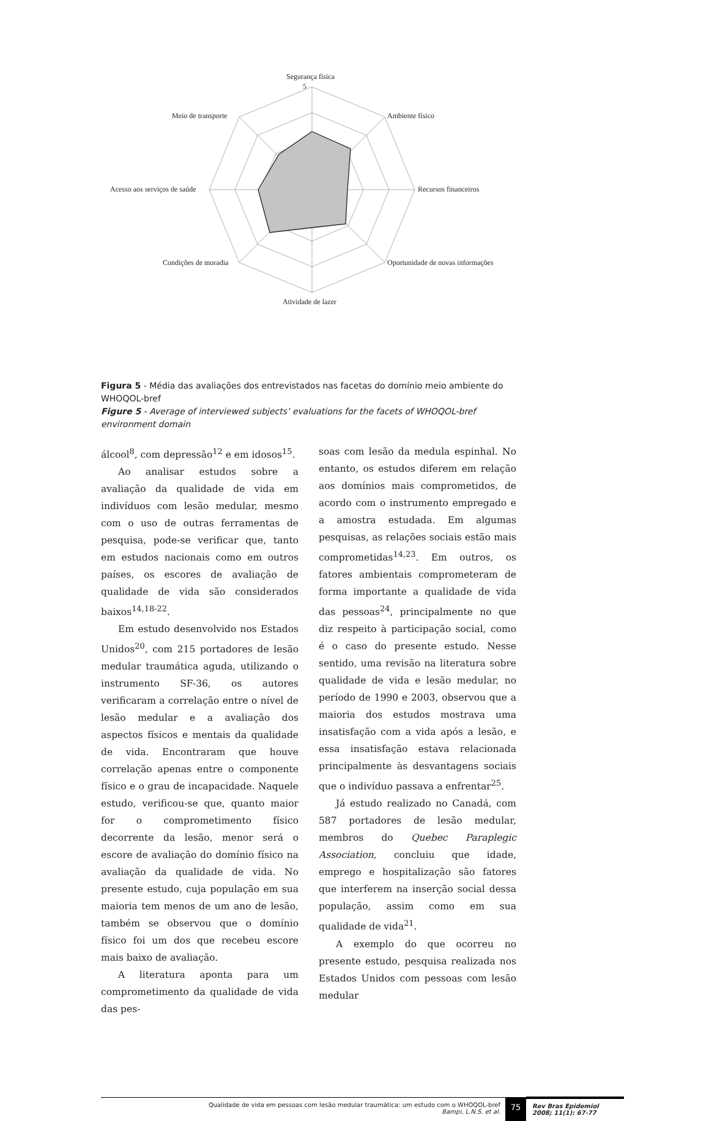Segurança física
5
Meio de transporte Ambiente físico
Acesso aos serviços de saúde Recursos financeiros
Condições de moradia Oportunidade de novas informações
Atividade de lazer
Figura 5 - Média das avaliações dos entrevistados nas facetas do domínio meio ambiente do WHOQOL-bref
Figure 5 - Average of interviewed subjects’ evaluations for the facets of WHOQOL-bref environment domain
álcool<sup>8</sup>, com depressão<sup>12</sup> e em idosos<sup>15</sup>.
Ao analisar estudos sobre a avaliação da qualidade de vida em indivíduos com lesão medular, mesmo com o uso de outras ferramentas de pesquisa, pode-se verificar que, tanto em estudos nacionais como em outros países, os escores de avaliação de qualidade de vida são considerados baixos<sup>14,18-22</sup>.
Em estudo desenvolvido nos Estados Unidos<sup>20</sup>, com 215 portadores de lesão medular traumática aguda, utilizando o instrumento SF-36, os autores verificaram a correlação entre o nível de lesão medular e a avaliação dos aspectos físicos e mentais da qualidade de vida. Encontraram que houve correlação apenas entre o componente físico e o grau de incapacidade. Naquele estudo, verificou-se que, quanto maior for o comprometimento físico decorrente da lesão, menor será o escore de avaliação do domínio físico na avaliação da qualidade de vida. No presente estudo, cuja população em sua maioria tem menos de um ano de lesão, também se observou que o domínio físico foi um dos que recebeu escore mais baixo de avaliação.
A literatura aponta para um comprometimento da qualidade de vida das pes-
soas com lesão da medula espinhal. No entanto, os estudos diferem em relação aos domínios mais comprometidos, de acordo com o instrumento empregado e a amostra estudada. Em algumas pesquisas, as relações sociais estão mais comprometidas<sup>14,23</sup>. Em outros, os fatores ambientais comprometeram de forma importante a qualidade de vida das pessoas<sup>24</sup>, principalmente no que diz respeito à participação social, como é o caso do presente estudo. Nesse sentido, uma revisão na literatura sobre qualidade de vida e lesão medular, no período de 1990 e 2003, observou que a maioria dos estudos mostrava uma insatisfação com a vida após a lesão, e essa insatisfação estava relacionada principalmente às desvantagens sociais que o indivíduo passava a enfrentar<sup>25</sup>.
Já estudo realizado no Canadá, com 587 portadores de lesão medular, membros do Quebec Paraplegic Association, concluiu que idade, emprego e hospitalização são fatores que interferem na inserção social dessa população, assim como em sua qualidade de vida<sup>21</sup>.
A exemplo do que ocorreu no presente estudo, pesquisa realizada nos Estados Unidos com pessoas com lesão medular
Qualidade de vida em pessoas com lesão medular traumática: um estudo com o WHOQOL-bref
Bampi, L.N.S. et al.
75
Rev Bras Epidemiol
2008; 11(1): 67-77